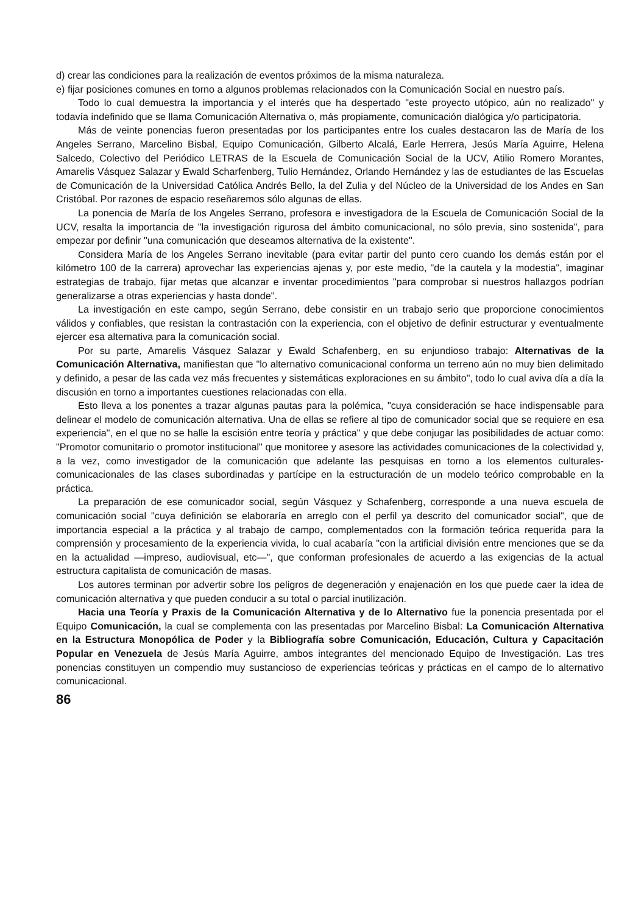d) crear las condiciones para la realización de eventos próximos de la misma naturaleza.
e) fijar posiciones comunes en torno a algunos problemas relacionados con la Comunicación Social en nuestro país.
Todo lo cual demuestra la importancia y el interés que ha despertado "este proyecto utópico, aún no realizado" y todavía indefinido que se llama Comunicación Alternativa o, más propiamente, comunicación dialógica y/o participatoria.
Más de veinte ponencias fueron presentadas por los participantes entre los cuales destacaron las de María de los Angeles Serrano, Marcelino Bisbal, Equipo Comunicación, Gilberto Alcalá, Earle Herrera, Jesús María Aguirre, Helena Salcedo, Colectivo del Periódico LETRAS de la Escuela de Comunicación Social de la UCV, Atilio Romero Morantes, Amarelis Vásquez Salazar y Ewald Scharfenberg, Tulio Hernández, Orlando Hernández y las de estudiantes de las Escuelas de Comunicación de la Universidad Católica Andrés Bello, la del Zulia y del Núcleo de la Universidad de los Andes en San Cristóbal. Por razones de espacio reseñaremos sólo algunas de ellas.
La ponencia de María de los Angeles Serrano, profesora e investigadora de la Escuela de Comunicación Social de la UCV, resalta la importancia de "la investigación rigurosa del ámbito comunicacional, no sólo previa, sino sostenida", para empezar por definir "una comunicación que deseamos alternativa de la existente".
Considera María de los Angeles Serrano inevitable (para evitar partir del punto cero cuando los demás están por el kilómetro 100 de la carrera) aprovechar las experiencias ajenas y, por este medio, "de la cautela y la modestia", imaginar estrategias de trabajo, fijar metas que alcanzar e inventar procedimientos "para comprobar si nuestros hallazgos podrían generalizarse a otras experiencias y hasta donde".
La investigación en este campo, según Serrano, debe consistir en un trabajo serio que proporcione conocimientos válidos y confiables, que resistan la contrastación con la experiencia, con el objetivo de definir estructurar y eventualmente ejercer esa alternativa para la comunicación social.
Por su parte, Amarelis Vásquez Salazar y Ewald Schafenberg, en su enjundioso trabajo: Alternativas de la Comunicación Alternativa, manifiestan que "lo alternativo comunicacional conforma un terreno aún no muy bien delimitado y definido, a pesar de las cada vez más frecuentes y sistemáticas exploraciones en su ámbito", todo lo cual aviva día a día la discusión en torno a importantes cuestiones relacionadas con ella.
Esto lleva a los ponentes a trazar algunas pautas para la polémica, "cuya consideración se hace indispensable para delinear el modelo de comunicación alternativa. Una de ellas se refiere al tipo de comunicador social que se requiere en esa experiencia", en el que no se halle la escisión entre teoría y práctica" y que debe conjugar las posibilidades de actuar como: "Promotor comunitario o promotor institucional" que monitoree y asesore las actividades comunicaciones de la colectividad y, a la vez, como investigador de la comunicación que adelante las pesquisas en torno a los elementos culturales-comunicacionales de las clases subordinadas y partícipe en la estructuración de un modelo teórico comprobable en la práctica.
La preparación de ese comunicador social, según Vásquez y Schafenberg, corresponde a una nueva escuela de comunicación social "cuya definición se elaboraría en arreglo con el perfil ya descrito del comunicador social", que de importancia especial a la práctica y al trabajo de campo, complementados con la formación teórica requerida para la comprensión y procesamiento de la experiencia vivida, lo cual acabaría "con la artificial división entre menciones que se da en la actualidad —impreso, audiovisual, etc—", que conforman profesionales de acuerdo a las exigencias de la actual estructura capitalista de comunicación de masas.
Los autores terminan por advertir sobre los peligros de degeneración y enajenación en los que puede caer la idea de comunicación alternativa y que pueden conducir a su total o parcial inutilización.
Hacia una Teoría y Praxis de la Comunicación Alternativa y de lo Alternativo fue la ponencia presentada por el Equipo Comunicación, la cual se complementa con las presentadas por Marcelino Bisbal: La Comunicación Alternativa en la Estructura Monopólica de Poder y la Bibliografía sobre Comunicación, Educación, Cultura y Capacitación Popular en Venezuela de Jesús María Aguirre, ambos integrantes del mencionado Equipo de Investigación. Las tres ponencias constituyen un compendio muy sustancioso de experiencias teóricas y prácticas en el campo de lo alternativo comunicacional.
86